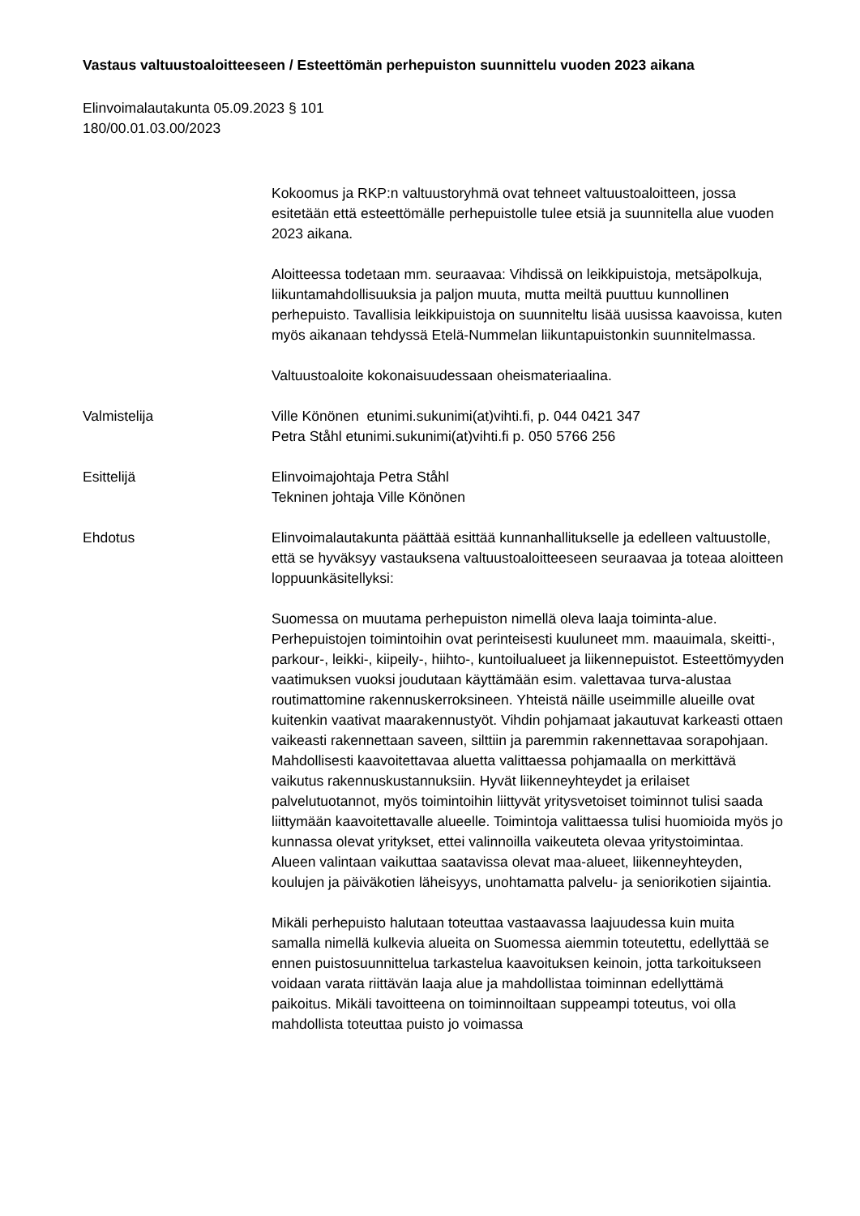Vastaus valtuustoaloitteeseen / Esteettömän perhepuiston suunnittelu vuoden 2023 aikana
Elinvoimalautakunta 05.09.2023 § 101
180/00.01.03.00/2023
Kokoomus ja RKP:n valtuustoryhmä ovat tehneet valtuustoaloitteen, jossa esitetään että esteettömälle perhepuistolle tulee etsiä ja suunnitella alue vuoden 2023 aikana.
Aloitteessa todetaan mm. seuraavaa: Vihdissä on leikkipuistoja, metsäpolkuja, liikuntamahdollisuuksia ja paljon muuta, mutta meiltä puuttuu kunnollinen perhepuisto. Tavallisia leikkipuistoja on suunniteltu lisää uusissa kaavoissa, kuten myös aikanaan tehdyssä Etelä-Nummelan liikuntapuistonkin suunnitelmassa.
Valtuustoaloite kokonaisuudessaan oheismateriaalina.
Valmistelija Ville Könönen etunimi.sukunimi(at)vihti.fi, p. 044 0421 347
Petra Ståhl etunimi.sukunimi(at)vihti.fi p. 050 5766 256
Esittelijä Elinvoimajohtaja Petra Ståhl
Tekninen johtaja Ville Könönen
Ehdotus Elinvoimalautakunta päättää esittää kunnanhallitukselle ja edelleen valtuustolle, että se hyväksyy vastauksena valtuustoaloitteeseen seuraavaa ja toteaa aloitteen loppuunkäsitellyksi:
Suomessa on muutama perhepuiston nimellä oleva laaja toiminta-alue. Perhepuistojen toimintoihin ovat perinteisesti kuuluneet mm. maauimala, skeitti-, parkour-, leikki-, kiipeily-, hiihto-, kuntoilualueet ja liikennepuistot. Esteettömyyden vaatimuksen vuoksi joudutaan käyttämään esim. valettavaa turva-alustaa routimattomine rakennuskerroksineen. Yhteistä näille useimmille alueille ovat kuitenkin vaativat maarakennustyöt. Vihdin pohjamaat jakautuvat karkeasti ottaen vaikeasti rakennettaan saveen, silttiin ja paremmin rakennettavaa sorapohjaan. Mahdollisesti kaavoitettavaa aluetta valittaessa pohjamaalla on merkittävä vaikutus rakennuskustannuksiin. Hyvät liikenneyhteydet ja erilaiset palvelutuotannot, myös toimintoihin liittyvät yritysvetoiset toiminnot tulisi saada liittymään kaavoitettavalle alueelle. Toimintoja valittaessa tulisi huomioida myös jo kunnassa olevat yritykset, ettei valinnoilla vaikeuteta olevaa yritystoimintaa. Alueen valintaan vaikuttaa saatavissa olevat maa-alueet, liikenneyhteyden, koulujen ja päiväkotien läheisyys, unohtamatta palvelu- ja seniorikotien sijaintia.
Mikäli perhepuisto halutaan toteuttaa vastaavassa laajuudessa kuin muita samalla nimellä kulkevia alueita on Suomessa aiemmin toteutettu, edellyttää se ennen puistosuunnittelua tarkastelua kaavoituksen keinoin, jotta tarkoitukseen voidaan varata riittävän laaja alue ja mahdollistaa toiminnan edellyttämä paikoitus. Mikäli tavoitteena on toiminnoiltaan suppeampi toteutus, voi olla mahdollista toteuttaa puisto jo voimassa